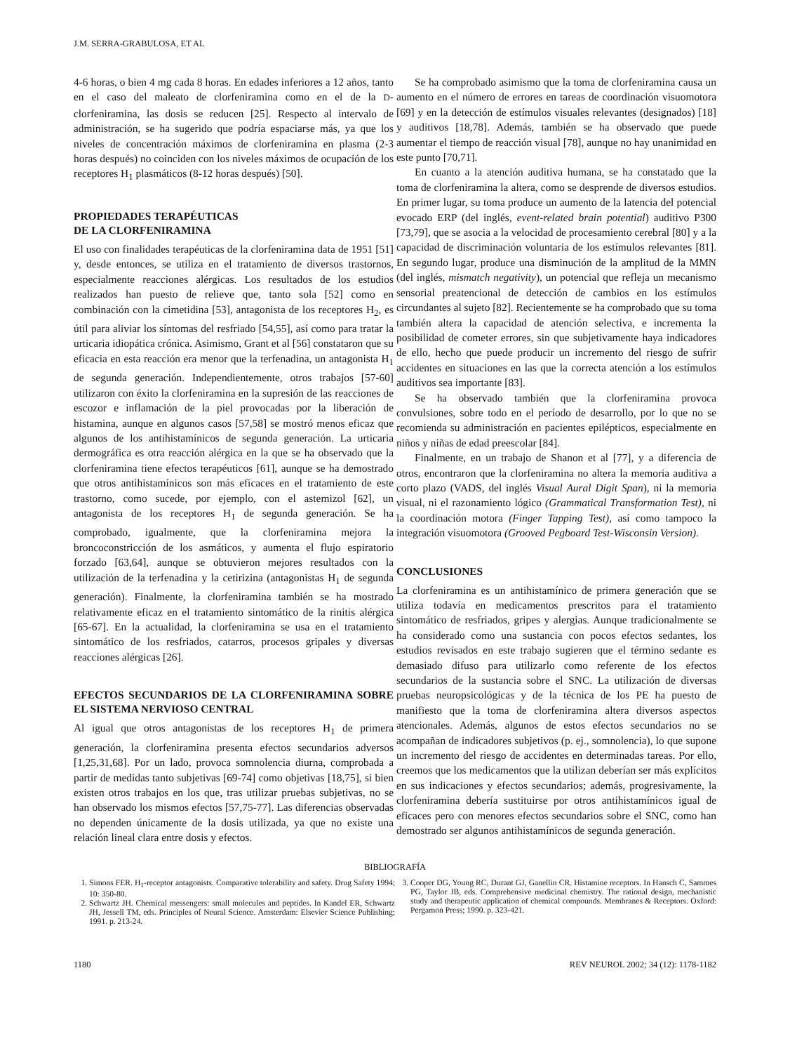J.M. SERRA-GRABULOSA, ET AL
4-6 horas, o bien 4 mg cada 8 horas. En edades inferiores a 12 años, tanto en el caso del maleato de clorfeniramina como en el de la D-clorfeniramina, las dosis se reducen [25]. Respecto al intervalo de administración, se ha sugerido que podría espaciarse más, ya que los niveles de concentración máximos de clorfeniramina en plasma (2-3 horas después) no coinciden con los niveles máximos de ocupación de los receptores H<sub>1</sub> plasmáticos (8-12 horas después) [50].
PROPIEDADES TERAPÉUTICAS
DE LA CLORFENIRAMINA
El uso con finalidades terapéuticas de la clorfeniramina data de 1951 [51] y, desde entonces, se utiliza en el tratamiento de diversos trastornos, especialmente reacciones alérgicas. Los resultados de los estudios realizados han puesto de relieve que, tanto sola [52] como en combinación con la cimetidina [53], antagonista de los receptores H<sub>2</sub>, es útil para aliviar los síntomas del resfriado [54,55], así como para tratar la urticaria idiopática crónica. Asimismo, Grant et al [56] constataron que su eficacia en esta reacción era menor que la terfenadina, un antagonista H<sub>1</sub> de segunda generación. Independientemente, otros trabajos [57-60] utilizaron con éxito la clorfeniramina en la supresión de las reacciones de escozor e inflamación de la piel provocadas por la liberación de histamina, aunque en algunos casos [57,58] se mostró menos eficaz que algunos de los antihistamínicos de segunda generación. La urticaria dermográfica es otra reacción alérgica en la que se ha observado que la clorfeniramina tiene efectos terapéuticos [61], aunque se ha demostrado que otros antihistamínicos son más eficaces en el tratamiento de este trastorno, como sucede, por ejemplo, con el astemizol [62], un antagonista de los receptores H<sub>1</sub> de segunda generación. Se ha comprobado, igualmente, que la clorfeniramina mejora la broncoconstricción de los asmáticos, y aumenta el flujo espiratorio forzado [63,64], aunque se obtuvieron mejores resultados con la utilización de la terfenadina y la cetirizina (antagonistas H<sub>1</sub> de segunda generación). Finalmente, la clorfeniramina también se ha mostrado relativamente eficaz en el tratamiento sintomático de la rinitis alérgica [65-67]. En la actualidad, la clorfeniramina se usa en el tratamiento sintomático de los resfriados, catarros, procesos gripales y diversas reacciones alérgicas [26].
EFECTOS SECUNDARIOS DE LA CLORFENIRAMINA SOBRE EL SISTEMA NERVIOSO CENTRAL
Al igual que otros antagonistas de los receptores H<sub>1</sub> de primera generación, la clorfeniramina presenta efectos secundarios adversos [1,25,31,68]. Por un lado, provoca somnolencia diurna, comprobada a partir de medidas tanto subjetivas [69-74] como objetivas [18,75], si bien existen otros trabajos en los que, tras utilizar pruebas subjetivas, no se han observado los mismos efectos [57,75-77]. Las diferencias observadas no dependen únicamente de la dosis utilizada, ya que no existe una relación lineal clara entre dosis y efectos.
Se ha comprobado asimismo que la toma de clorfeniramina causa un aumento en el número de errores en tareas de coordinación visuomotora [69] y en la detección de estímulos visuales relevantes (designados) [18] y auditivos [18,78]. Además, también se ha observado que puede aumentar el tiempo de reacción visual [78], aunque no hay unanimidad en este punto [70,71].
En cuanto a la atención auditiva humana, se ha constatado que la toma de clorfeniramina la altera, como se desprende de diversos estudios. En primer lugar, su toma produce un aumento de la latencia del potencial evocado ERP (del inglés, event-related brain potential) auditivo P300 [73,79], que se asocia a la velocidad de procesamiento cerebral [80] y a la capacidad de discriminación voluntaria de los estímulos relevantes [81]. En segundo lugar, produce una disminución de la amplitud de la MMN (del inglés, mismatch negativity), un potencial que refleja un mecanismo sensorial preatencional de detección de cambios en los estímulos circundantes al sujeto [82]. Recientemente se ha comprobado que su toma también altera la capacidad de atención selectiva, e incrementa la posibilidad de cometer errores, sin que subjetivamente haya indicadores de ello, hecho que puede producir un incremento del riesgo de sufrir accidentes en situaciones en las que la correcta atención a los estímulos auditivos sea importante [83].
Se ha observado también que la clorfeniramina provoca convulsiones, sobre todo en el período de desarrollo, por lo que no se recomienda su administración en pacientes epilépticos, especialmente en niños y niñas de edad preescolar [84].
Finalmente, en un trabajo de Shanon et al [77], y a diferencia de otros, encontraron que la clorfeniramina no altera la memoria auditiva a corto plazo (VADS, del inglés Visual Aural Digit Span), ni la memoria visual, ni el razonamiento lógico (Grammatical Transformation Test), ni la coordinación motora (Finger Tapping Test), así como tampoco la integración visuomotora (Grooved Pegboard Test-Wisconsin Version).
CONCLUSIONES
La clorfeniramina es un antihistamínico de primera generación que se utiliza todavía en medicamentos prescritos para el tratamiento sintomático de resfriados, gripes y alergias. Aunque tradicionalmente se ha considerado como una sustancia con pocos efectos sedantes, los estudios revisados en este trabajo sugieren que el término sedante es demasiado difuso para utilizarlo como referente de los efectos secundarios de la sustancia sobre el SNC. La utilización de diversas pruebas neuropsicológicas y de la técnica de los PE ha puesto de manifiesto que la toma de clorfeniramina altera diversos aspectos atencionales. Además, algunos de estos efectos secundarios no se acompañan de indicadores subjetivos (p. ej., somnolencia), lo que supone un incremento del riesgo de accidentes en determinadas tareas. Por ello, creemos que los medicamentos que la utilizan deberían ser más explícitos en sus indicaciones y efectos secundarios; además, progresivamente, la clorfeniramina debería sustituirse por otros antihistamínicos igual de eficaces pero con menores efectos secundarios sobre el SNC, como han demostrado ser algunos antihistamínicos de segunda generación.
BIBLIOGRAFÍA
1. Simons FER. H<sub>1</sub>-receptor antagonists. Comparative tolerability and safety. Drug Safety 1994; 10: 350-80.
2. Schwartz JH. Chemical messengers: small molecules and peptides. In Kandel ER, Schwartz JH, Jessell TM, eds. Principles of Neural Science. Amsterdam: Elsevier Science Publishing; 1991. p. 213-24.
3. Cooper DG, Young RC, Durant GJ, Ganellin CR. Histamine receptors. In Hansch C, Sammes PG, Taylor JB, eds. Comprehensive medicinal chemistry. The rational design, mechanistic study and therapeutic application of chemical compounds. Membranes & Receptors. Oxford: Pergamon Press; 1990. p. 323-421.
1180 REV NEUROL 2002; 34 (12): 1178-1182